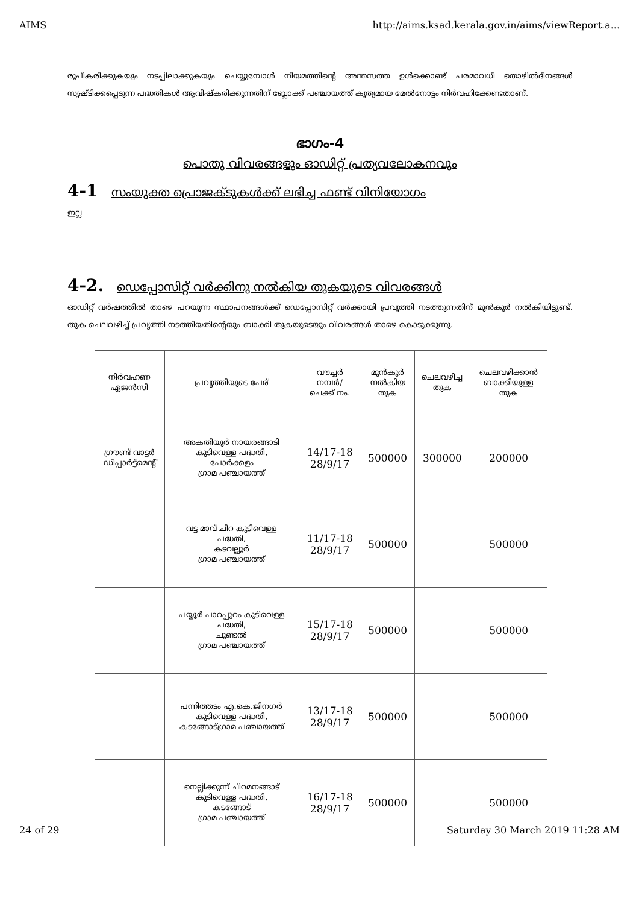AIMS http://aims.ksad.kerala.gov.in/aims/viewReport.a...
രൂപീകരിക്കുകയും നടപ്പിലാക്കുകയും ചെയ്യുമ്പോൾ നിയമത്തിന്റെ അന്തസത്ത ഉൾക്കൊണ്ട് പരമാവധി തൊഴിൽദിനങ്ങൾ സൃഷ്ടിക്കപ്പെടുന്ന പദ്ധതികൾ ആവിഷ്കരിക്കുന്നതിന് ബ്ലോക്ക് പഞ്ചായത്ത് കൃത്യമായ മേൽനോട്ടം നിർവഹിക്കേണ്ടതാണ്.
ഭാഗം-4
പൊതു വിവരങ്ങളും ഓഡിറ്റ് പ്രത്യവലോകനവും
4-1 സംയുക്ത പ്രൊജക്ടുകൾക്ക് ലഭിച്ച ഫണ്ട് വിനിയോഗം
ഇല്ല
4-2. ഡെപ്പോസിറ്റ് വർക്കിനു നൽകിയ തുകയുടെ വിവരങ്ങൾ
ഓഡിറ്റ് വർഷത്തിൽ താഴെ പറയുന്ന സ്ഥാപനങ്ങൾക്ക് ഡെപ്പോസിറ്റ് വർക്കായി പ്രവൃത്തി നടത്തുന്നതിന് മുൻകൂർ നൽകിയിട്ടുണ്ട്. തുക ചെലവഴിച്ച് പ്രവൃത്തി നടത്തിയതിന്റെയും ബാക്കി തുകയുടെയും വിവരങ്ങൾ താഴെ കൊടുക്കുന്നു.
| നിർവഹണ ഏജൻസി | പ്രവൃത്തിയുടെ പേര് | വൗച്ചർ നമ്പർ/ ചെക്ക് നം. | മുൻകൂർ നൽകിയ തുക | ചെലവഴിച്ച തുക | ചെലവഴിക്കാൻ ബാക്കിയുള്ള തുക |
| --- | --- | --- | --- | --- | --- |
| ഗ്രൗണ്ട് വാട്ടർ ഡിപ്പാർട്ട്മെന്റ് | അകതിയൂർ നായരങ്ങാടി കുടിവെള്ള പദ്ധതി, പോർക്കളം ഗ്രാമ പഞ്ചായത്ത് | 14/17-18 28/9/17 | 500000 | 300000 | 200000 |
| | വട്ട മാവ് ചിറ കുടിവെള്ള പദ്ധതി, കടവല്ലൂർ ഗ്രാമ പഞ്ചായത്ത് | 11/17-18 28/9/17 | 500000 | | 500000 |
| | പയ്യൂർ പാറപ്പുറം കുടിവെള്ള പദ്ധതി, ചൂണ്ടൽ ഗ്രാമ പഞ്ചായത്ത് | 15/17-18 28/9/17 | 500000 | | 500000 |
| | പന്നിത്തടം എ.കെ.ജിനഗർ കുടിവെള്ള പദ്ധതി, കടങ്ങോട്ഗ്രാമ പഞ്ചായത്ത് | 13/17-18 28/9/17 | 500000 | | 500000 |
| | നെല്ലിക്കുന്ന് ചിറമനങ്ങാട് കുടിവെള്ള പദ്ധതി, കടങ്ങോട് ഗ്രാമ പഞ്ചായത്ത് | 16/17-18 28/9/17 | 500000 | | 500000 |
24 of 29 Saturday 30 March 2019 11:28 AM